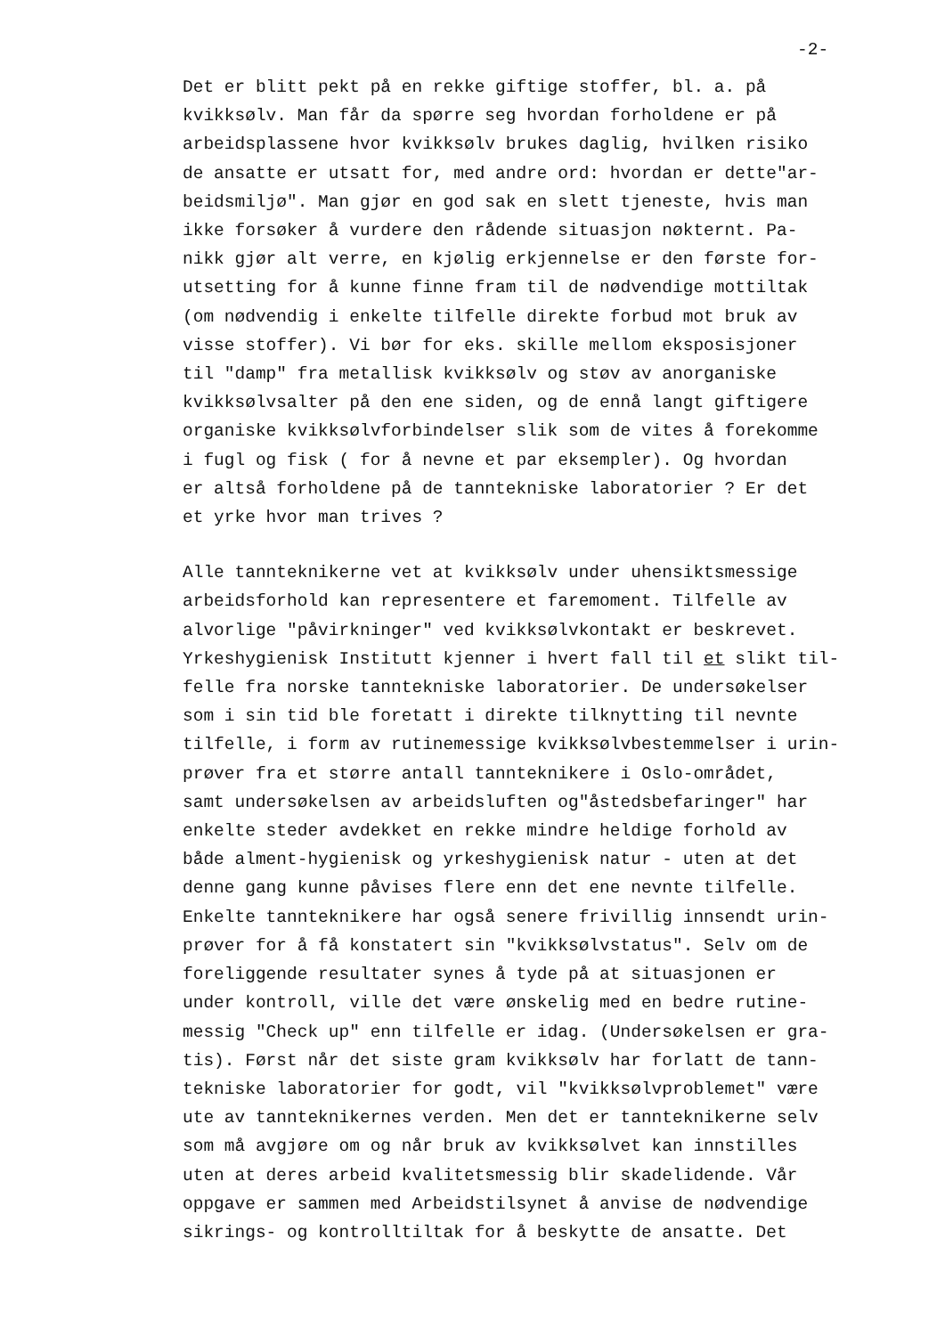-2-
Det er blitt pekt på en rekke giftige stoffer, bl. a. på
kvikksølv. Man får da spørre seg hvordan forholdene er på
arbeidsplassene hvor kvikksølv brukes daglig, hvilken risiko
de ansatte er utsatt for, med andre ord: hvordan er dette"ar-
beidsmiljø". Man gjør en god sak en slett tjeneste, hvis man
ikke forsøker å vurdere den rådende situasjon nøkternt. Pa-
nikk gjør alt verre, en kjølig erkjennelse er den første for-
utsetting for å kunne finne fram til de nødvendige mottiltak
(om nødvendig i enkelte tilfelle direkte forbud mot bruk av
visse stoffer). Vi bør for eks. skille mellom eksposisjoner
til "damp" fra metallisk kvikksølv og støv av anorganiske
kvikksølvsalter på den ene siden, og de ennå langt giftigere
organiske kvikksølvforbindelser slik som de vites å forekomme
i fugl og fisk ( for å nevne et par eksempler). Og hvordan
er altså forholdene på de tanntekniske laboratorier ? Er det
et yrke hvor man trives ?
Alle tannteknikerne vet at kvikksølv under uhensiktsmessige
arbeidsforhold kan representere et faremoment. Tilfelle av
alvorlige "påvirkninger" ved kvikksølvkontakt er beskrevet.
Yrkeshygienisk Institutt kjenner i hvert fall til et slikt til-
felle fra norske tanntekniske laboratorier. De undersøkelser
som i sin tid ble foretatt i direkte tilknytting til nevnte
tilfelle, i form av rutinemessige kvikksølvbestemmelser i urin-
prøver fra et større antall tannteknikere i Oslo-området,
samt undersøkelsen av arbeidsluften og"åstedsbefaringer" har
enkelte steder avdekket en rekke mindre heldige forhold av
både alment-hygienisk og yrkeshygienisk natur - uten at det
denne gang kunne påvises flere enn det ene nevnte tilfelle.
Enkelte tannteknikere har også senere frivillig innsendt urin-
prøver for å få konstatert sin "kvikksølvstatus". Selv om de
foreliggende resultater synes å tyde på at situasjonen er
under kontroll, ville det være ønskelig med en bedre rutine-
messig "Check up" enn tilfelle er idag. (Undersøkelsen er gra-
tis). Først når det siste gram kvikksølv har forlatt de tann-
tekniske laboratorier for godt, vil "kvikksølvproblemet" være
ute av tannteknikernes verden. Men det er tannteknikerne selv
som må avgjøre om og når bruk av kvikksølvet kan innstilles
uten at deres arbeid kvalitetsmessig blir skadelidende. Vår
oppgave er sammen med Arbeidstilsynet å anvise de nødvendige
sikrings- og kontrolltiltak for å beskytte de ansatte. Det